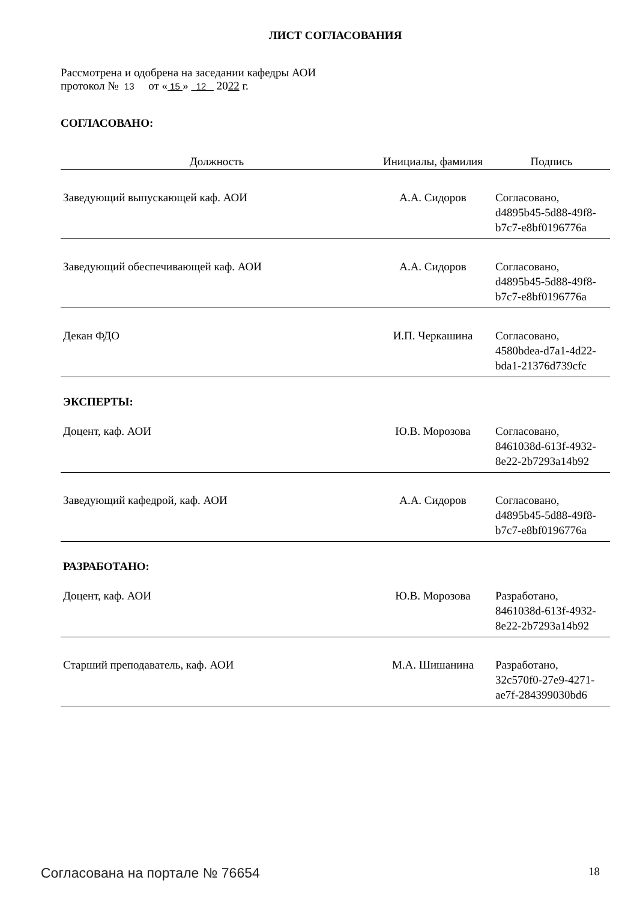ЛИСТ СОГЛАСОВАНИЯ
Рассмотрена и одобрена на заседании кафедры АОИ
протокол № 13 от « 15 » 12 2022 г.
СОГЛАСОВАНО:
| Должность | Инициалы, фамилия | Подпись |
| --- | --- | --- |
| Заведующий выпускающей каф. АОИ | А.А. Сидоров | Согласовано, d4895b45-5d88-49f8- b7c7-e8bf0196776a |
| Заведующий обеспечивающей каф. АОИ | А.А. Сидоров | Согласовано, d4895b45-5d88-49f8- b7c7-e8bf0196776a |
| Декан ФДО | И.П. Черкашина | Согласовано, 4580bdea-d7a1-4d22- bda1-21376d739cfc |
| ЭКСПЕРТЫ: | | |
| Доцент, каф. АОИ | Ю.В. Морозова | Согласовано, 8461038d-613f-4932- 8e22-2b7293a14b92 |
| Заведующий кафедрой, каф. АОИ | А.А. Сидоров | Согласовано, d4895b45-5d88-49f8- b7c7-e8bf0196776a |
| РАЗРАБОТАНО: | | |
| Доцент, каф. АОИ | Ю.В. Морозова | Разработано, 8461038d-613f-4932- 8e22-2b7293a14b92 |
| Старший преподаватель, каф. АОИ | М.А. Шишанина | Разработано, 32c570f0-27e9-4271- ae7f-284399030bd6 |
Согласована на портале № 76654 18